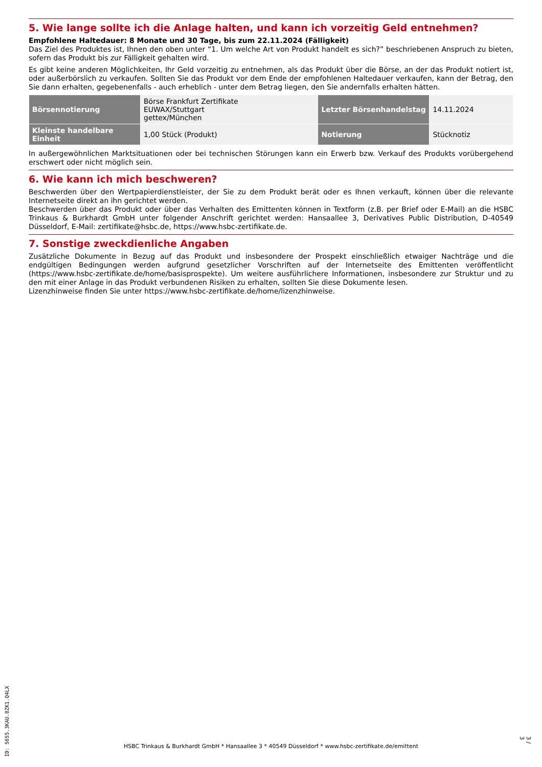5. Wie lange sollte ich die Anlage halten, und kann ich vorzeitig Geld entnehmen?
Empfohlene Haltedauer: 8 Monate und 30 Tage, bis zum 22.11.2024 (Fälligkeit)
Das Ziel des Produktes ist, Ihnen den oben unter “1. Um welche Art von Produkt handelt es sich?” beschriebenen Anspruch zu bieten, sofern das Produkt bis zur Fälligkeit gehalten wird.
Es gibt keine anderen Möglichkeiten, Ihr Geld vorzeitig zu entnehmen, als das Produkt über die Börse, an der das Produkt notiert ist, oder außerbörslich zu verkaufen. Sollten Sie das Produkt vor dem Ende der empfohlenen Haltedauer verkaufen, kann der Betrag, den Sie dann erhalten, gegebenenfalls - auch erheblich - unter dem Betrag liegen, den Sie andernfalls erhalten hätten.
| Börsennotierung | Börse Frankfurt Zertifikate EUWAX/Stuttgart gettex/München | Letzter Börsenhandelstag | 14.11.2024 |
| Kleinste handelbare Einheit | 1,00 Stück (Produkt) | Notierung | Stücknotiz |
In außergewöhnlichen Marktsituationen oder bei technischen Störungen kann ein Erwerb bzw. Verkauf des Produkts vorübergehend erschwert oder nicht möglich sein.
6. Wie kann ich mich beschweren?
Beschwerden über den Wertpapierdienstleister, der Sie zu dem Produkt berät oder es Ihnen verkauft, können über die relevante Internetseite direkt an ihn gerichtet werden.
Beschwerden über das Produkt oder über das Verhalten des Emittenten können in Textform (z.B. per Brief oder E-Mail) an die HSBC Trinkaus & Burkhardt GmbH unter folgender Anschrift gerichtet werden: Hansaallee 3, Derivatives Public Distribution, D-40549 Düsseldorf, E-Mail: zertifikate@hsbc.de, https://www.hsbc-zertifikate.de.
7. Sonstige zweckdienliche Angaben
Zusätzliche Dokumente in Bezug auf das Produkt und insbesondere der Prospekt einschließlich etwaiger Nachträge und die endgültigen Bedingungen werden aufgrund gesetzlicher Vorschriften auf der Internetseite des Emittenten veröffentlicht (https://www.hsbc-zertifikate.de/home/basisprospekte). Um weitere ausführlichere Informationen, insbesondere zur Struktur und zu den mit einer Anlage in das Produkt verbundenen Risiken zu erhalten, sollten Sie diese Dokumente lesen.
Lizenzhinweise finden Sie unter https://www.hsbc-zertifikate.de/home/lizenzhinweise.
HSBC Trinkaus & Burkhardt GmbH * Hansaallee 3 * 40549 Düsseldorf * www.hsbc-zertifikate.de/emittent
ID: S6S5.3KAU.8ZK1.Q4LX
3 / 3